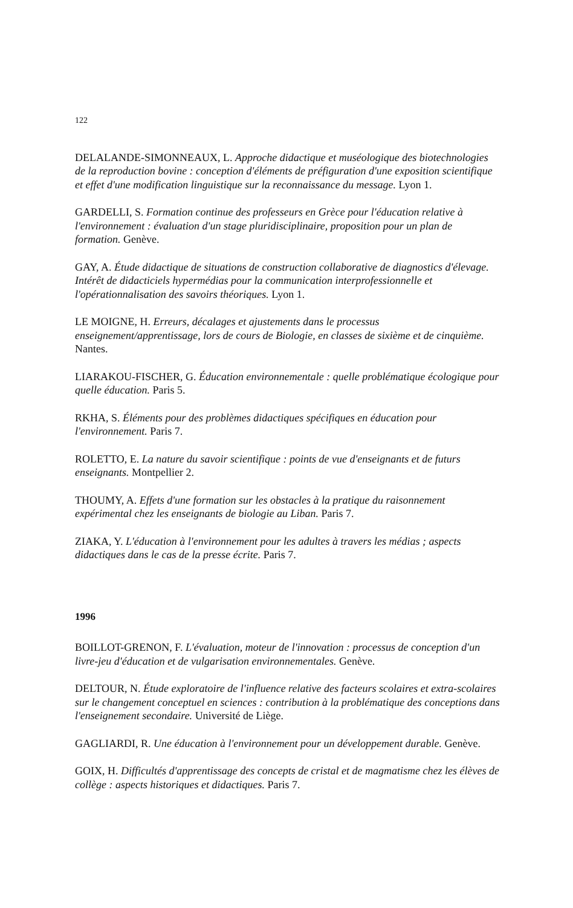122
DELALANDE-SIMONNEAUX, L. Approche didactique et muséologique des biotechnologies de la reproduction bovine : conception d'éléments de préfiguration d'une exposition scientifique et effet d'une modification linguistique sur la reconnaissance du message. Lyon 1.
GARDELLI, S. Formation continue des professeurs en Grèce pour l'éducation relative à l'environnement : évaluation d'un stage pluridisciplinaire, proposition pour un plan de formation. Genève.
GAY, A. Étude didactique de situations de construction collaborative de diagnostics d'élevage. Intérêt de didacticiels hypermédias pour la communication interprofessionnelle et l'opérationnalisation des savoirs théoriques. Lyon 1.
LE MOIGNE, H. Erreurs, décalages et ajustements dans le processus enseignement/apprentissage, lors de cours de Biologie, en classes de sixième et de cinquième. Nantes.
LIARAKOU-FISCHER, G. Éducation environnementale : quelle problématique écologique pour quelle éducation. Paris 5.
RKHA, S. Éléments pour des problèmes didactiques spécifiques en éducation pour l'environnement. Paris 7.
ROLETTO, E. La nature du savoir scientifique : points de vue d'enseignants et de futurs enseignants. Montpellier 2.
THOUMY, A. Effets d'une formation sur les obstacles à la pratique du raisonnement expérimental chez les enseignants de biologie au Liban. Paris 7.
ZIAKA, Y. L'éducation à l'environnement pour les adultes à travers les médias ; aspects didactiques dans le cas de la presse écrite. Paris 7.
1996
BOILLOT-GRENON, F. L'évaluation, moteur de l'innovation : processus de conception d'un livre-jeu d'éducation et de vulgarisation environnementales. Genève.
DELTOUR, N. Étude exploratoire de l'influence relative des facteurs scolaires et extra-scolaires sur le changement conceptuel en sciences : contribution à la problématique des conceptions dans l'enseignement secondaire. Université de Liège.
GAGLIARDI, R. Une éducation à l'environnement pour un développement durable. Genève.
GOIX, H. Difficultés d'apprentissage des concepts de cristal et de magmatisme chez les élèves de collège : aspects historiques et didactiques. Paris 7.